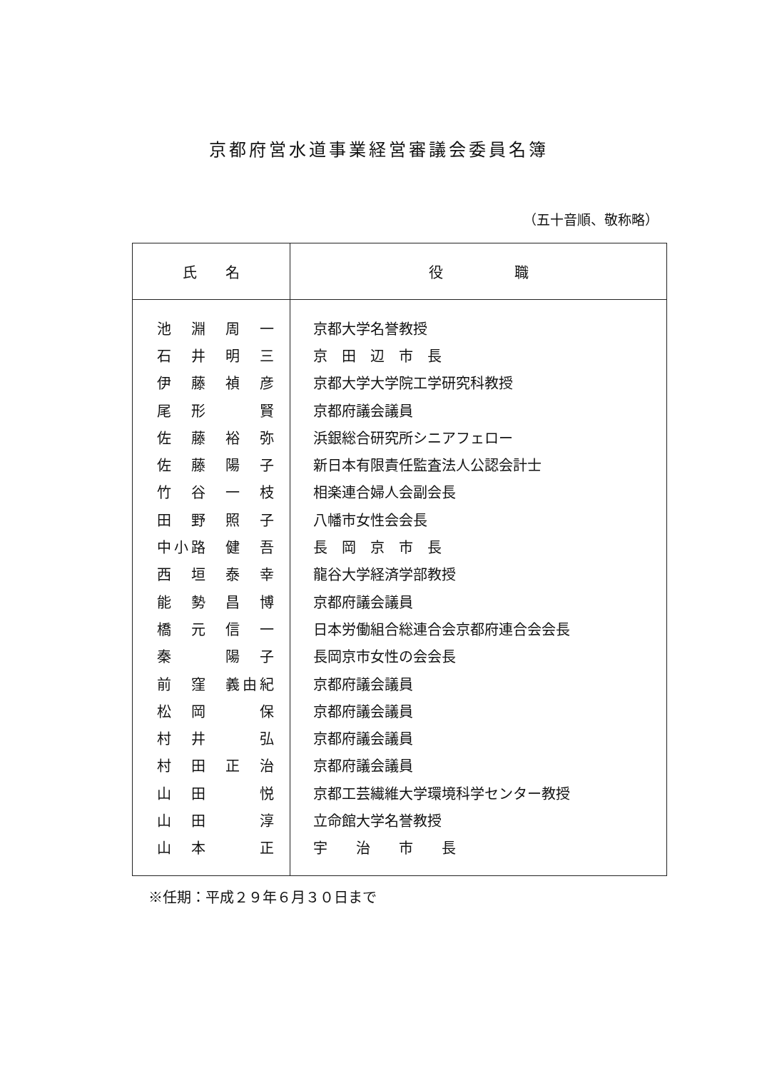京都府営水道事業経営審議会委員名簿
（五十音順、敬称略）
| 氏 名 | 役 職 |
| --- | --- |
| 池 淵 周 一 | 京都大学名誉教授 |
| 石 井 明 三 | 京 田 辺 市 長 |
| 伊 藤 禎 彦 | 京都大学大学院工学研究科教授 |
| 尾 形 賢 | 京都府議会議員 |
| 佐 藤 裕 弥 | 浜銀総合研究所シニアフェロー |
| 佐 藤 陽 子 | 新日本有限責任監査法人公認会計士 |
| 竹 谷 一 枝 | 相楽連合婦人会副会長 |
| 田 野 照 子 | 八幡市女性会会長 |
| 中小路 健 吾 | 長 岡 京 市 長 |
| 西 垣 泰 幸 | 龍谷大学経済学部教授 |
| 能 勢 昌 博 | 京都府議会議員 |
| 橋 元 信 一 | 日本労働組合総連合会京都府連合会会長 |
| 秦 陽 子 | 長岡京市女性の会会長 |
| 前 窪 義由紀 | 京都府議会議員 |
| 松 岡 保 | 京都府議会議員 |
| 村 井 弘 | 京都府議会議員 |
| 村 田 正 治 | 京都府議会議員 |
| 山 田 悦 | 京都工芸繊維大学環境科学センター教授 |
| 山 田 淳 | 立命館大学名誉教授 |
| 山 本 正 | 宇 治 市 長 |
※任期：平成２９年６月３０日まで